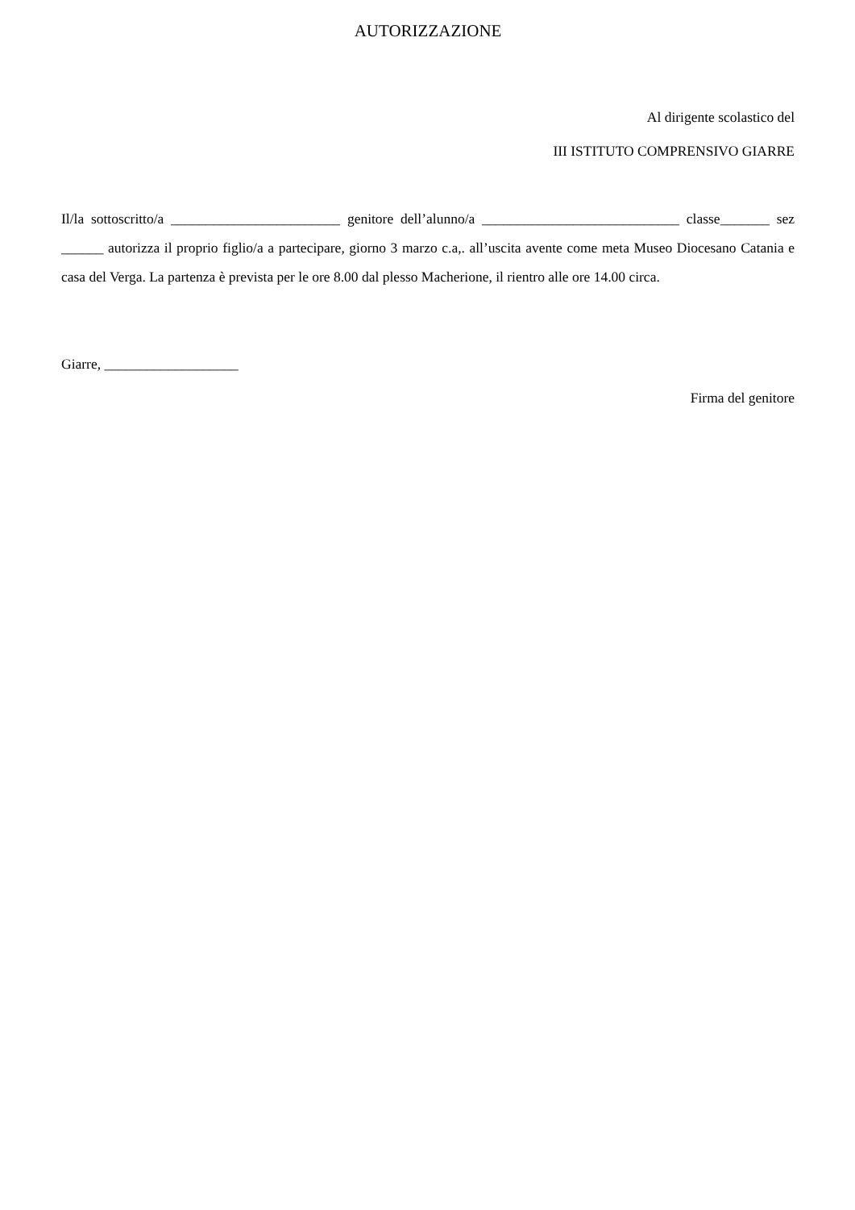AUTORIZZAZIONE
Al dirigente scolastico del
III ISTITUTO COMPRENSIVO GIARRE
Il/la sottoscritto/a ________________________ genitore dell’alunno/a ____________________________ classe_______ sez ______ autorizza il proprio figlio/a a partecipare, giorno 3 marzo c.a,. all’uscita avente come meta Museo Diocesano Catania e casa del Verga. La partenza è prevista per le ore 8.00 dal plesso Macherione, il rientro alle ore 14.00 circa.
Giarre, ___________________
Firma del genitore